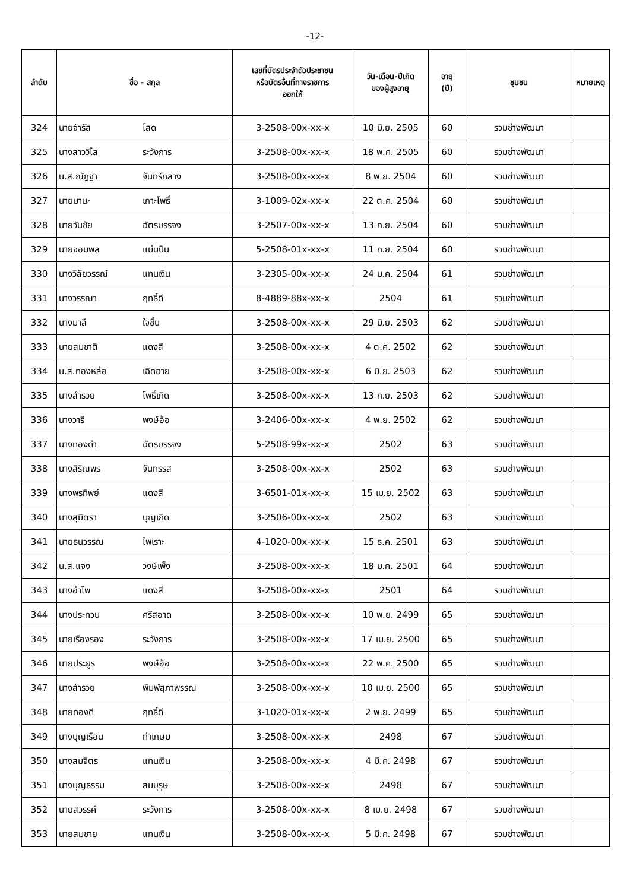-12-
| ลำดับ | ชื่อ - สกุล | | เลขที่บัตรประจำตัวประชาชน หรือบัตรอื่นที่ทางราชการ ออกให้ | วัน-เดือน-ปีเกิด ของผู้สูงอายุ | อายุ (ปี) | ชุมชน | หมายเหตุ |
| --- | --- | --- | --- | --- | --- | --- | --- |
| 324 | นายจำรัส | โสด | 3-2508-00x-xx-x | 10 มิ.ย. 2505 | 60 | รวมช่างพัฒนา | |
| 325 | นางสาววิไล | ระวังการ | 3-2508-00x-xx-x | 18 พ.ค. 2505 | 60 | รวมช่างพัฒนา | |
| 326 | น.ส.ณัฎฐา | จันทร์กลาง | 3-2508-00x-xx-x | 8 พ.ย. 2504 | 60 | รวมช่างพัฒนา | |
| 327 | นายมานะ | เกาะโพธิ์ | 3-1009-02x-xx-x | 22 ต.ค. 2504 | 60 | รวมช่างพัฒนา | |
| 328 | นายวันชัย | ฉัตรบรรจง | 3-2507-00x-xx-x | 13 ก.ย. 2504 | 60 | รวมช่างพัฒนา | |
| 329 | นายจอมพล | แม่นปืน | 5-2508-01x-xx-x | 11 ก.ย. 2504 | 60 | รวมช่างพัฒนา | |
| 330 | นางวิลัยวรรณ์ | แทนเงิน | 3-2305-00x-xx-x | 24 ม.ค. 2504 | 61 | รวมช่างพัฒนา | |
| 331 | นางวรรณา | ฤทธิ์ดี | 8-4889-88x-xx-x | 2504 | 61 | รวมช่างพัฒนา | |
| 332 | นางมาลี | ใจชื้น | 3-2508-00x-xx-x | 29 มิ.ย. 2503 | 62 | รวมช่างพัฒนา | |
| 333 | นายสมชาติ | แดงสี | 3-2508-00x-xx-x | 4 ต.ค. 2502 | 62 | รวมช่างพัฒนา | |
| 334 | น.ส.ทองหล่อ | เฉิดฉาย | 3-2508-00x-xx-x | 6 มิ.ย. 2503 | 62 | รวมช่างพัฒนา | |
| 335 | นางสำรวย | โพธิ์เกิด | 3-2508-00x-xx-x | 13 ก.ย. 2503 | 62 | รวมช่างพัฒนา | |
| 336 | นางวารี | พงษ์อ้อ | 3-2406-00x-xx-x | 4 พ.ย. 2502 | 62 | รวมช่างพัฒนา | |
| 337 | นางทองดำ | ฉัตรบรรจง | 5-2508-99x-xx-x | 2502 | 63 | รวมช่างพัฒนา | |
| 338 | นางสิริณพร | จันทรรส | 3-2508-00x-xx-x | 2502 | 63 | รวมช่างพัฒนา | |
| 339 | นางพรทิพย์ | แดงสี | 3-6501-01x-xx-x | 15 เม.ย. 2502 | 63 | รวมช่างพัฒนา | |
| 340 | นางสุมิตรา | บุญเกิด | 3-2506-00x-xx-x | 2502 | 63 | รวมช่างพัฒนา | |
| 341 | นายธนวรรณ | ไพเราะ | 4-1020-00x-xx-x | 15 ธ.ค. 2501 | 63 | รวมช่างพัฒนา | |
| 342 | น.ส.แจง | วงษ์เพ็ง | 3-2508-00x-xx-x | 18 ม.ค. 2501 | 64 | รวมช่างพัฒนา | |
| 343 | นางอำไพ | แดงสี | 3-2508-00x-xx-x | 2501 | 64 | รวมช่างพัฒนา | |
| 344 | นางประทวน | ศรีสอาด | 3-2508-00x-xx-x | 10 พ.ย. 2499 | 65 | รวมช่างพัฒนา | |
| 345 | นายเรืองรอง | ระวังการ | 3-2508-00x-xx-x | 17 เม.ย. 2500 | 65 | รวมช่างพัฒนา | |
| 346 | นายประยูร | พงษ์อ้อ | 3-2508-00x-xx-x | 22 พ.ค. 2500 | 65 | รวมช่างพัฒนา | |
| 347 | นางสำรวย | พิมพ์สุภาพรรณ | 3-2508-00x-xx-x | 10 เม.ย. 2500 | 65 | รวมช่างพัฒนา | |
| 348 | นายทองดี | ฤทธิ์ดี | 3-1020-01x-xx-x | 2 พ.ย. 2499 | 65 | รวมช่างพัฒนา | |
| 349 | นางบุญเรือน | ท่าเกษม | 3-2508-00x-xx-x | 2498 | 67 | รวมช่างพัฒนา | |
| 350 | นางสมจิตร | แทนเงิน | 3-2508-00x-xx-x | 4 มี.ค. 2498 | 67 | รวมช่างพัฒนา | |
| 351 | นางบุญธรรม | สมบุรุษ | 3-2508-00x-xx-x | 2498 | 67 | รวมช่างพัฒนา | |
| 352 | นายสวรรค์ | ระวังการ | 3-2508-00x-xx-x | 8 เม.ย. 2498 | 67 | รวมช่างพัฒนา | |
| 353 | นายสมชาย | แทนเงิน | 3-2508-00x-xx-x | 5 มี.ค. 2498 | 67 | รวมช่างพัฒนา | |